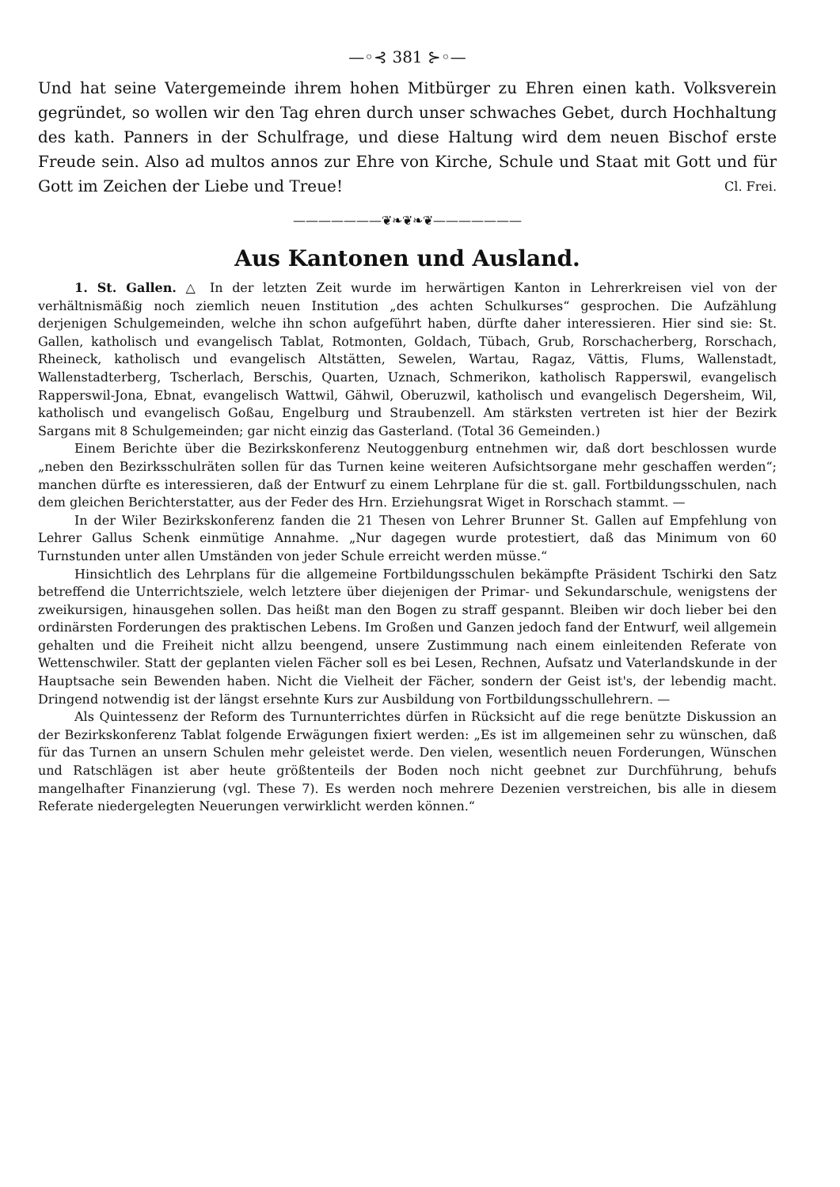—◦⊰ 381 ⊱◦—
Und hat seine Vatergemeinde ihrem hohen Mitbürger zu Ehren einen kath. Volksverein gegründet, so wollen wir den Tag ehren durch unser schwaches Gebet, durch Hochhaltung des kath. Panners in der Schulfrage, und diese Haltung wird dem neuen Bischof erste Freude sein. Also ad multos annos zur Ehre von Kirche, Schule und Staat mit Gott und für Gott im Zeichen der Liebe und Treue! Cl. Frei.
———————❦❧❦❧❦———————
Aus Kantonen und Ausland.
1. St. Gallen. △ In der letzten Zeit wurde im herwärtigen Kanton in Lehrerkreisen viel von der verhältnismäßig noch ziemlich neuen Institution „des achten Schulkurses“ gesprochen. Die Aufzählung derjenigen Schulgemeinden, welche ihn schon aufgeführt haben, dürfte daher interessieren. Hier sind sie: St. Gallen, katholisch und evangelisch Tablat, Rotmonten, Goldach, Tübach, Grub, Rorschacherberg, Rorschach, Rheineck, katholisch und evangelisch Altstätten, Sewelen, Wartau, Ragaz, Vättis, Flums, Wallenstadt, Wallenstadterberg, Tscherlach, Berschis, Quarten, Uznach, Schmerikon, katholisch Rapperswil, evangelisch Rapperswil-Jona, Ebnat, evangelisch Wattwil, Gähwil, Oberuzwil, katholisch und evangelisch Degersheim, Wil, katholisch und evangelisch Goßau, Engelburg und Straubenzell. Am stärksten vertreten ist hier der Bezirk Sargans mit 8 Schulgemeinden; gar nicht einzig das Gasterland. (Total 36 Gemeinden.)
Einem Berichte über die Bezirkskonferenz Neutoggenburg entnehmen wir, daß dort beschlossen wurde „neben den Bezirksschulräten sollen für das Turnen keine weiteren Aufsichtsorgane mehr geschaffen werden“; manchen dürfte es interessieren, daß der Entwurf zu einem Lehrplane für die st. gall. Fortbildungsschulen, nach dem gleichen Berichterstatter, aus der Feder des Hrn. Erziehungsrat Wiget in Rorschach stammt. —
In der Wiler Bezirkskonferenz fanden die 21 Thesen von Lehrer Brunner St. Gallen auf Empfehlung von Lehrer Gallus Schenk einmütige Annahme. „Nur dagegen wurde protestiert, daß das Minimum von 60 Turnstunden unter allen Umständen von jeder Schule erreicht werden müsse.“
Hinsichtlich des Lehrplans für die allgemeine Fortbildungsschulen bekämpfte Präsident Tschirki den Satz betreffend die Unterrichtsziele, welch letztere über diejenigen der Primar- und Sekundarschule, wenigstens der zweikursigen, hinausgehen sollen. Das heißt man den Bogen zu straff gespannt. Bleiben wir doch lieber bei den ordinärsten Forderungen des praktischen Lebens. Im Großen und Ganzen jedoch fand der Entwurf, weil allgemein gehalten und die Freiheit nicht allzu beengend, unsere Zustimmung nach einem einleitenden Referate von Wettenschwiler. Statt der geplanten vielen Fächer soll es bei Lesen, Rechnen, Aufsatz und Vaterlandskunde in der Hauptsache sein Bewenden haben. Nicht die Vielheit der Fächer, sondern der Geist ist's, der lebendig macht. Dringend notwendig ist der längst ersehnte Kurs zur Ausbildung von Fortbildungsschullehrern. —
Als Quintessenz der Reform des Turnunterrichtes dürfen in Rücksicht auf die rege benützte Diskussion an der Bezirkskonferenz Tablat folgende Erwägungen fixiert werden: „Es ist im allgemeinen sehr zu wünschen, daß für das Turnen an unsern Schulen mehr geleistet werde. Den vielen, wesentlich neuen Forderungen, Wünschen und Ratschlägen ist aber heute größtenteils der Boden noch nicht geebnet zur Durchführung, behufs mangelhafter Finanzierung (vgl. These 7). Es werden noch mehrere Dezenien verstreichen, bis alle in diesem Referate niedergelegten Neuerungen verwirklicht werden können.“